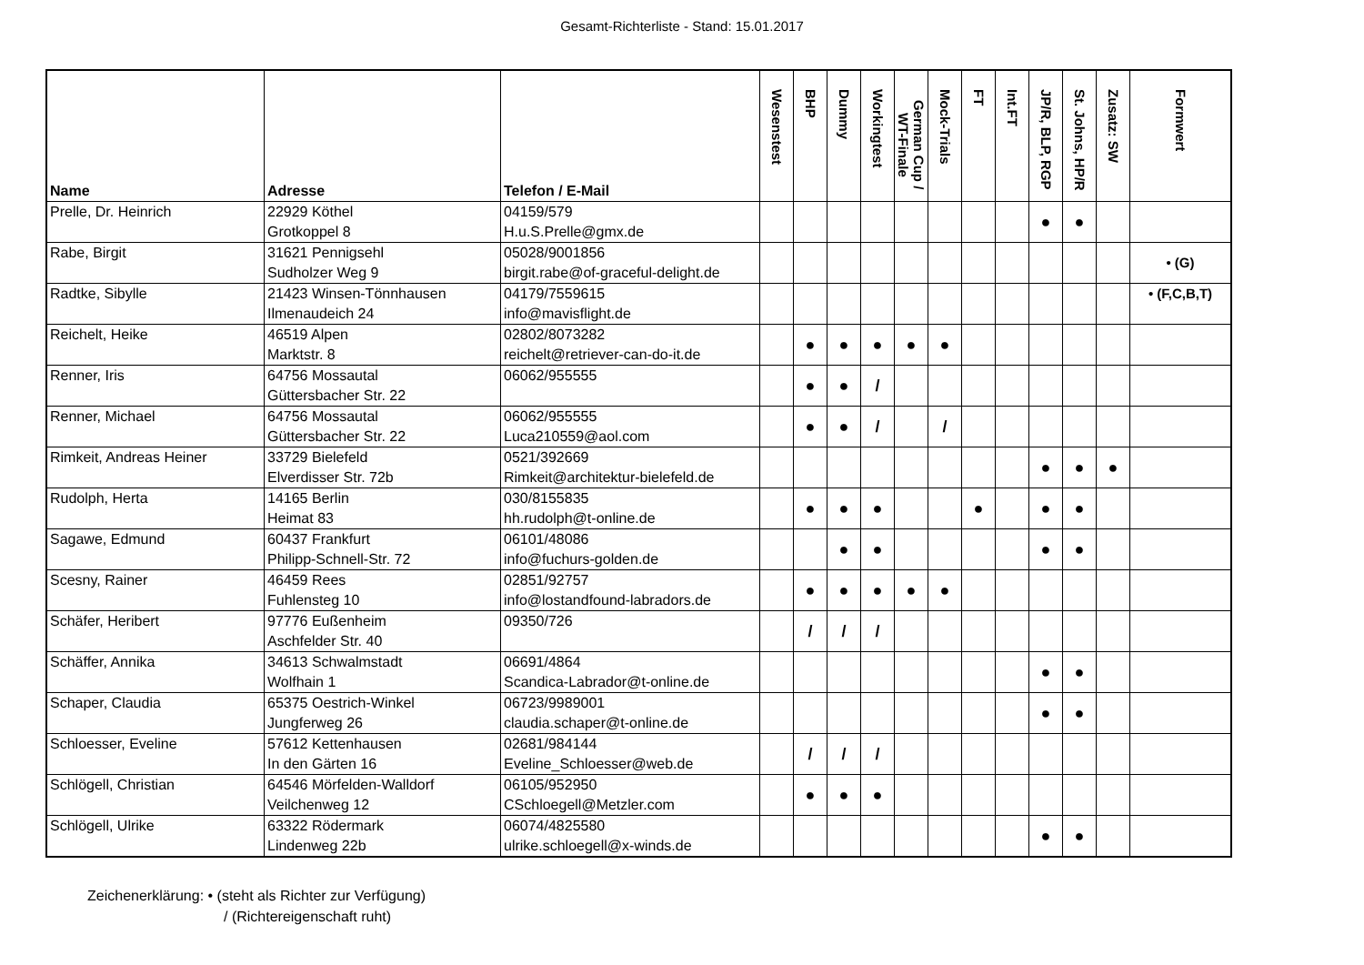Gesamt-Richterliste - Stand: 15.01.2017
| Name | Adresse | Telefon / E-Mail | Wesenstest | BHP | Dummy | Workingtest | German Cup / WT-Finale | Mock-Trials | FT | Int.FT | JP/R, BLP, RGP | St. Johns, HP/R | Zusatz: SW | Formwert |
| --- | --- | --- | --- | --- | --- | --- | --- | --- | --- | --- | --- | --- | --- | --- |
| Prelle, Dr. Heinrich | 22929 Köthel Grotkoppel 8 | 04159/579 H.u.S.Prelle@gmx.de | | | | | | | | | ● | ● | | |
| Rabe, Birgit | 31621 Pennigsehl Sudholzer Weg 9 | 05028/9001856 birgit.rabe@of-graceful-delight.de | | | | | | | | | | | | • (G) |
| Radtke, Sibylle | 21423 Winsen-Tönnhausen Ilmenaudeich 24 | 04179/7559615 info@mavisflight.de | | | | | | | | | | | | • (F,C,B,T) |
| Reichelt, Heike | 46519 Alpen Marktstr. 8 | 02802/8073282 reichelt@retriever-can-do-it.de | | ● | ● | ● | ● | ● | | | | | | |
| Renner, Iris | 64756 Mossautal Güttersbacher Str. 22 | 06062/955555 | | ● | ● | / | | | | | | | | |
| Renner, Michael | 64756 Mossautal Güttersbacher Str. 22 | 06062/955555 Luca210559@aol.com | | ● | ● | / | | / | | | | | | |
| Rimkeit, Andreas Heiner | 33729 Bielefeld Elverdisser Str. 72b | 0521/392669 Rimkeit@architektur-bielefeld.de | | | | | | | | | ● | ● | ● | |
| Rudolph, Herta | 14165 Berlin Heimat 83 | 030/8155835 hh.rudolph@t-online.de | | ● | ● | ● | | | ● | | ● | ● | | |
| Sagawe, Edmund | 60437 Frankfurt Philipp-Schnell-Str. 72 | 06101/48086 info@fuchurs-golden.de | | | ● | ● | | | | | ● | ● | | |
| Scesny, Rainer | 46459 Rees Fuhlensteg 10 | 02851/92757 info@lostandfound-labradors.de | | ● | ● | ● | ● | ● | | | | | | |
| Schäfer, Heribert | 97776 Eußenheim Aschfelder Str. 40 | 09350/726 | | / | / | / | | | | | | | | |
| Schäffer, Annika | 34613 Schwalmstadt Wolfhain 1 | 06691/4864 Scandica-Labrador@t-online.de | | | | | | | | | ● | ● | | |
| Schaper, Claudia | 65375 Oestrich-Winkel Jungferweg 26 | 06723/9989001 claudia.schaper@t-online.de | | | | | | | | | ● | ● | | |
| Schloesser, Eveline | 57612 Kettenhausen In den Gärten 16 | 02681/984144 Eveline_Schloesser@web.de | | / | / | / | | | | | | | | |
| Schlögell, Christian | 64546 Mörfelden-Walldorf Veilchenweg 12 | 06105/952950 CSchloegell@Metzler.com | | ● | ● | ● | | | | | | | | |
| Schlögell, Ulrike | 63322 Rödermark Lindenweg 22b | 06074/4825580 ulrike.schloegell@x-winds.de | | | | | | | | | ● | ● | | |
Zeichenerklärung: • (steht als Richter zur Verfügung)
/ (Richtereigenschaft ruht)